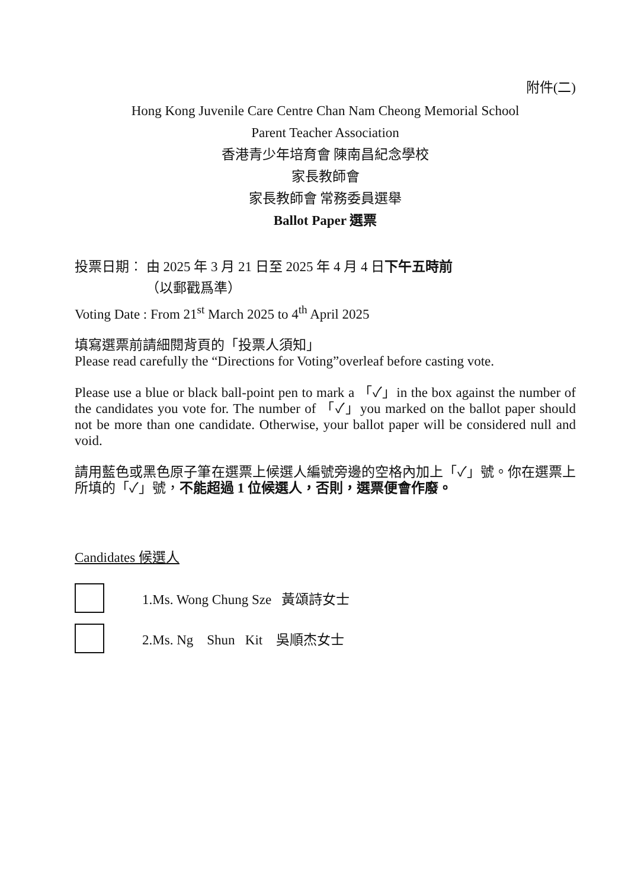附件(二)
Hong Kong Juvenile Care Centre Chan Nam Cheong Memorial School
Parent Teacher Association
香港青少年培育會 陳南昌紀念學校
家長教師會
家長教師會 常務委員選舉
Ballot Paper 選票
投票日期︰ 由 2025 年 3 月 21 日至 2025 年 4 月 4 日下午五時前
（以郵戳爲準）
Voting Date : From 21<sup>st</sup> March 2025 to 4<sup>th</sup> April 2025
填寫選票前請細閱背頁的「投票人須知」
Please read carefully the “Directions for Voting”overleaf before casting vote.
Please use a blue or black ball-point pen to mark a 「✓」in the box against the number of the candidates you vote for. The number of 「✓」you marked on the ballot paper should not be more than one candidate. Otherwise, your ballot paper will be considered null and void.
請用藍色或黑色原子筆在選票上候選人編號旁邊的空格內加上「✓」號。你在選票上所填的「✓」號，不能超過 1 位候選人，否則，選票便會作廢。
Candidates 候選人
1.Ms. Wong Chung Sze 黃頌詩女士
2.Ms. Ng Shun Kit 吳順杰女士